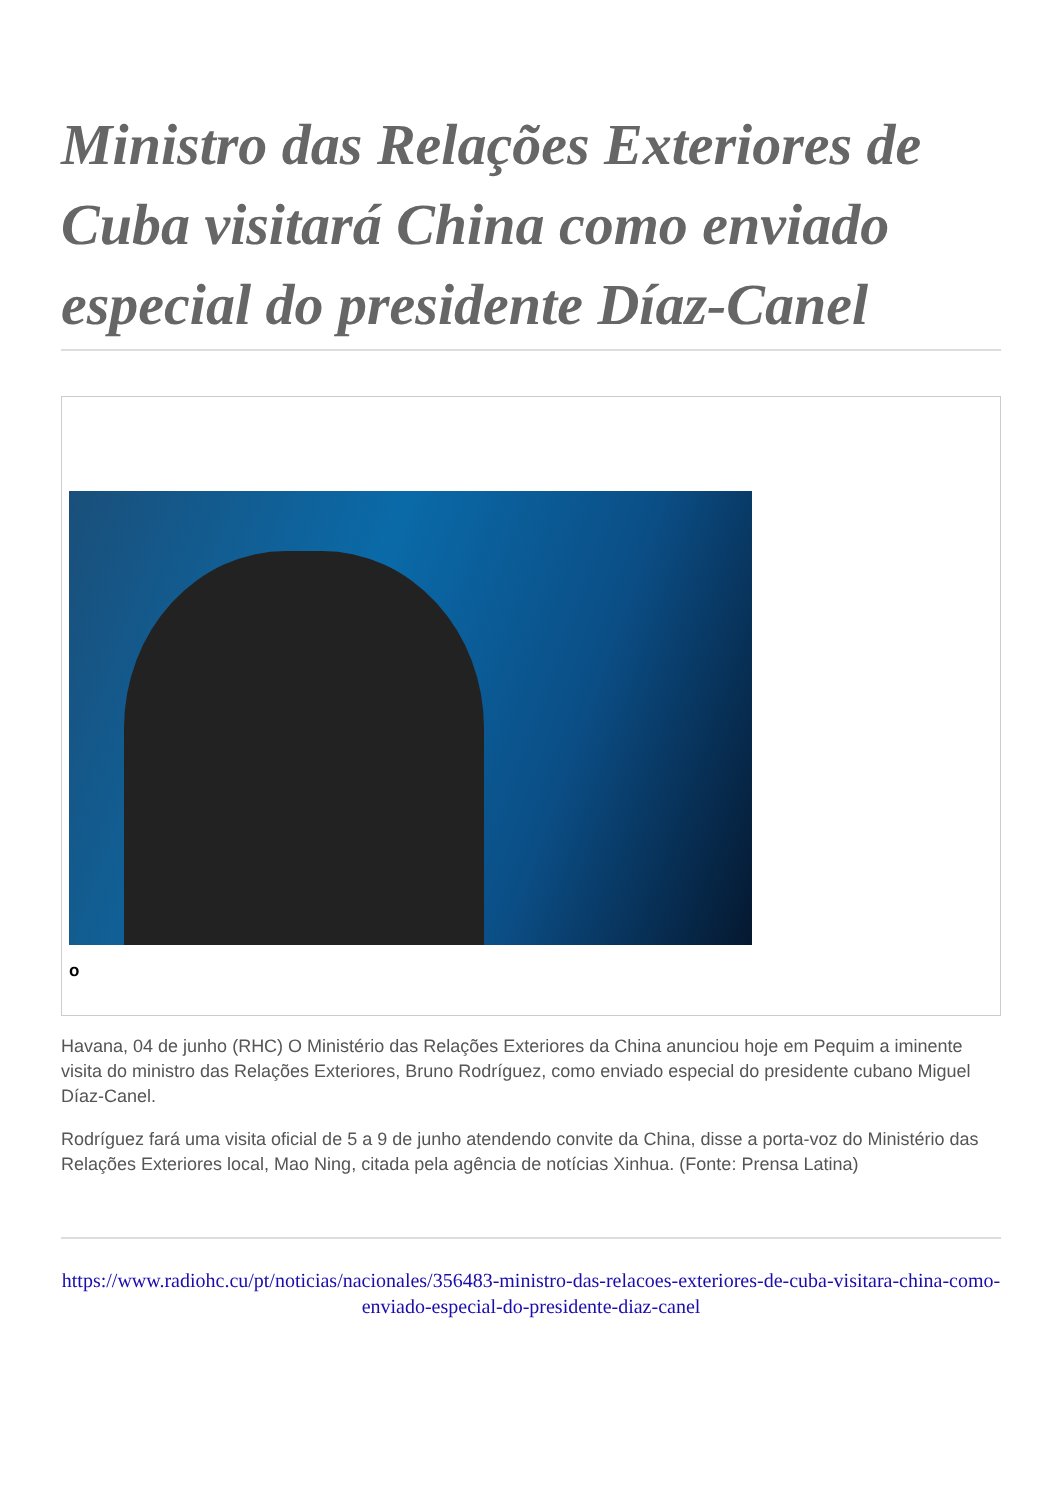Ministro das Relações Exteriores de Cuba visitará China como enviado especial do presidente Díaz-Canel
o
Havana, 04 de junho (RHC) O Ministério das Relações Exteriores da China anunciou hoje em Pequim a iminente visita do ministro das Relações Exteriores, Bruno Rodríguez, como enviado especial do presidente cubano Miguel Díaz-Canel.
Rodríguez fará uma visita oficial de 5 a 9 de junho atendendo convite da China, disse a porta-voz do Ministério das Relações Exteriores local, Mao Ning, citada pela agência de notícias Xinhua. (Fonte: Prensa Latina)
https://www.radiohc.cu/pt/noticias/nacionales/356483-ministro-das-relacoes-exteriores-de-cuba-visitara-china-como-enviado-especial-do-presidente-diaz-canel